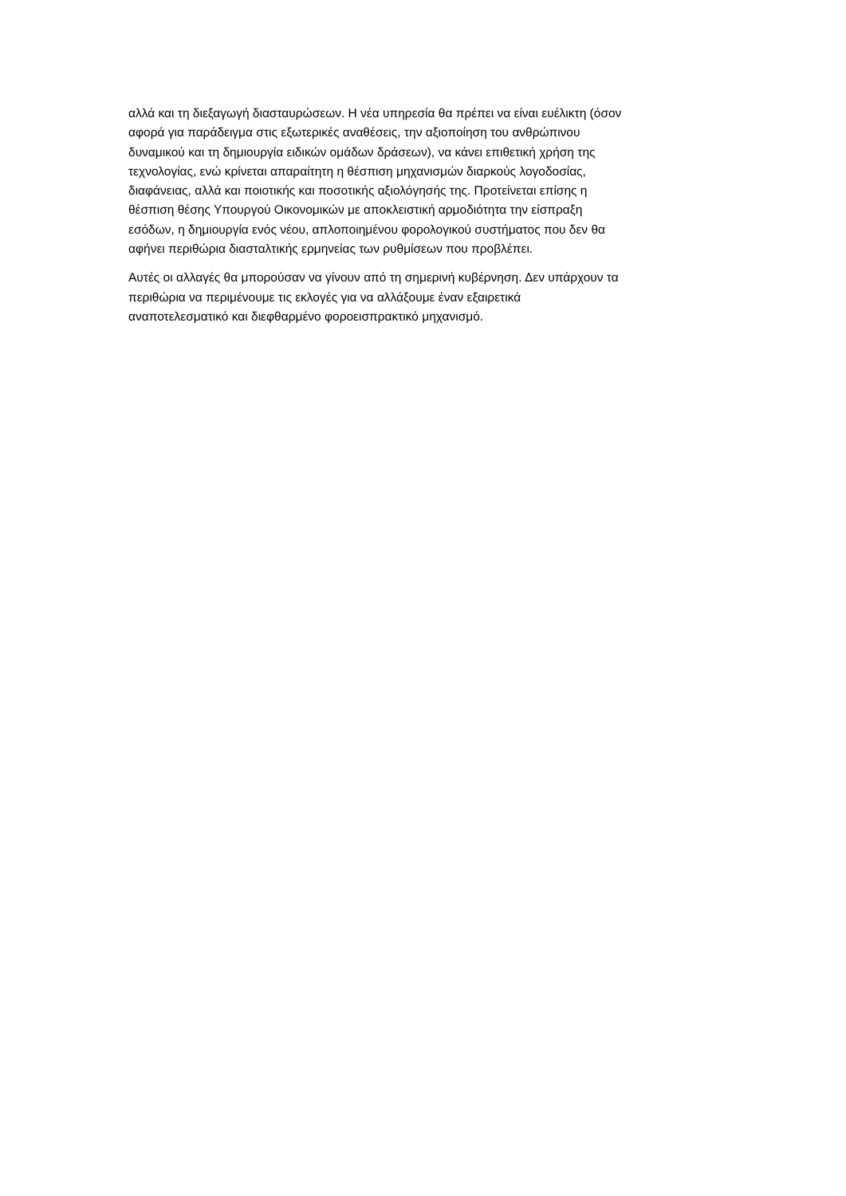αλλά και τη διεξαγωγή διασταυρώσεων. Η νέα υπηρεσία θα πρέπει να είναι ευέλικτη (όσον
αφορά για παράδειγμα στις εξωτερικές αναθέσεις, την αξιοποίηση του ανθρώπινου
δυναμικού και τη δημιουργία ειδικών ομάδων δράσεων), να κάνει επιθετική χρήση της
τεχνολογίας, ενώ κρίνεται απαραίτητη η θέσπιση μηχανισμών διαρκούς λογοδοσίας,
διαφάνειας, αλλά και ποιοτικής και ποσοτικής αξιολόγησής της. Προτείνεται επίσης η
θέσπιση θέσης Υπουργού Οικονομικών με αποκλειστική αρμοδιότητα την είσπραξη
εσόδων, η δημιουργία ενός νέου, απλοποιημένου φορολογικού συστήματος που δεν θα
αφήνει περιθώρια διασταλτικής ερμηνείας των ρυθμίσεων που προβλέπει.
Αυτές οι αλλαγές θα μπορούσαν να γίνουν από τη σημερινή κυβέρνηση. Δεν υπάρχουν τα
περιθώρια να περιμένουμε τις εκλογές για να αλλάξουμε έναν εξαιρετικά
αναποτελεσματικό και διεφθαρμένο φοροεισπρακτικό μηχανισμό.